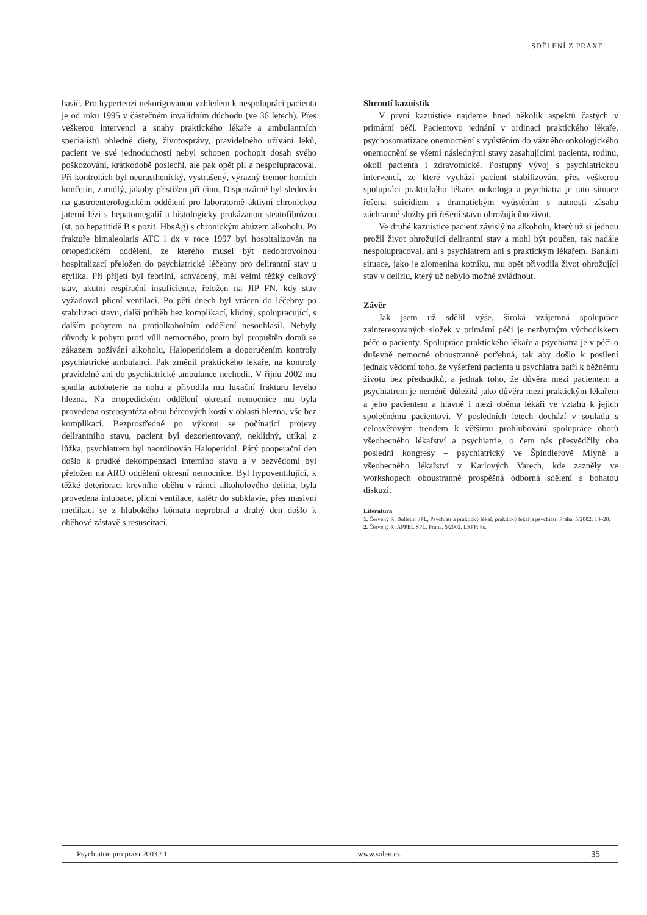SDĚLENÍ Z PRAXE
hasič. Pro hypertenzi nekorigovanou vzhledem k nespolupráci pacienta je od roku 1995 v částečném invalidním důchodu (ve 36 letech). Přes veškerou intervenci a snahy praktického lékaře a ambulantních specialistů ohledně diety, životosprávy, pravidelného užívání léků, pacient ve své jednoduchosti nebyl schopen pochopit dosah svého poškozování, krátkodobě poslechl, ale pak opět pil a nespolupracoval. Při kontrolách byl neurasthenický, vystrašený, výrazný tremor horních končetin, zarudlý, jakoby přistižen při činu. Dispenzárně byl sledován na gastroenterologickém oddělení pro laboratorně aktivní chronickou jaterní lézi s hepatomegalií a histologicky prokázanou steatofibrózou (st. po hepatitidě B s pozit. HbsAg) s chronickým abúzem alkoholu. Po fraktuře bimaleolaris ATC l dx v roce 1997 byl hospitalizován na ortopedickém oddělení, ze kterého musel být nedobrovolnou hospitalizací přeložen do psychiatrické léčebny pro delirantní stav u etylika. Při přijetí byl febrilní, schvácený, měl velmi těžký celkový stav, akutní respirační insuficience, řeložen na JIP FN, kdy stav vyžadoval plicní ventilaci. Po pěti dnech byl vrácen do léčebny po stabilizaci stavu, další průběh bez komplikací, klidný, spolupracující, s dalším pobytem na protialkoholním oddělení nesouhlasil. Nebyly důvody k pobytu proti vůli nemocného, proto byl propuštěn domů se zákazem požívání alkoholu, Haloperidolem a doporučením kontroly psychiatrické ambulanci. Pak změnil praktického lékaře, na kontroly pravidelné ani do psychiatrické ambulance nechodil. V říjnu 2002 mu spadla autobaterie na nohu a přivodila mu luxační frakturu levého hlezna. Na ortopedickém oddělení okresní nemocnice mu byla provedena osteosyntéza obou bércových kostí v oblasti hlezna, vše bez komplikací. Bezprostředně po výkonu se počínající projevy delirantního stavu, pacient byl dezorientovaný, neklidný, utíkal z lůžka, psychiatrem byl naordinován Haloperidol. Pátý pooperační den došlo k prudké dekompenzaci interního stavu a v bezvědomí byl přeložen na ARO oddělení okresní nemocnice. Byl hypoventilující, k těžké deterioraci krevního oběhu v rámci alkoholového deliria, byla provedena intubace, plicní ventilace, katétr do subklavie, přes masivní medikaci se z hlubokého kómatu neprobral a druhý den došlo k oběhové zástavě s resuscitací.
Shrnutí kazuistik
V první kazuistice najdeme hned několik aspektů častých v primární péči. Pacientovo jednání v ordinaci praktického lékaře, psychosomatizace onemocnění s vyústěním do vážného onkologického onemocnění se všemi následnými stavy zasahujícími pacienta, rodinu, okolí pacienta i zdravotnické. Postupný vývoj s psychiatrickou intervencí, ze které vychází pacient stabilizován, přes veškerou spolupráci praktického lékaře, onkologa a psychiatra je tato situace řešena suicidiem s dramatickým vyústěním s nutností zásahu záchranné služby při řešení stavu ohrožujícího život.
Ve druhé kazuistice pacient závislý na alkoholu, který už si jednou prožil život ohrožující delirantní stav a mohl být poučen, tak nadále nespolupracoval, ani s psychiatrem ani s praktickým lékařem. Banální situace, jako je zlomenina kotníku, mu opět přivodila život ohrožující stav v deliriu, který už nebylo možné zvládnout.
Závěr
Jak jsem už sdělil výše, široká vzájemná spolupráce zainteresovaných složek v primární péči je nezbytným východiskem péče o pacienty. Spolupráce praktického lékaře a psychiatra je v péči o duševně nemocné oboustranně potřebná, tak aby došlo k posílení jednak vědomí toho, že vyšetření pacienta u psychiatra patří k běžnému životu bez předsudků, a jednak toho, že důvěra mezi pacientem a psychiatrem je neméně důležitá jako důvěra mezi praktickým lékařem a jeho pacientem a hlavně i mezi oběma lékaři ve vztahu k jejich společnému pacientovi. V posledních letech dochází v souladu s celosvětovým trendem k většímu prohlubování spolupráce oborů všeobecného lékařství a psychiatrie, o čem nás přesvědčily oba poslední kongresy – psychiatrický ve Špindlerově Mlýně a všeobecného lékařství v Karlových Varech, kde zazněly ve workshopech oboustranně prospěšná odborná sdělení s bohatou diskuzí.
Literatura
1. Červený R. Bulletin SPL, Psychiatr a praktický lékař, praktický lékař a psychiatr, Praha, 5/2002: 18–20.
2. Červený R. APPEL SPL, Praha, 5/2002, LSPP: 8s.
Psychiatrie pro praxi 2003 / 1 www.solen.cz 35